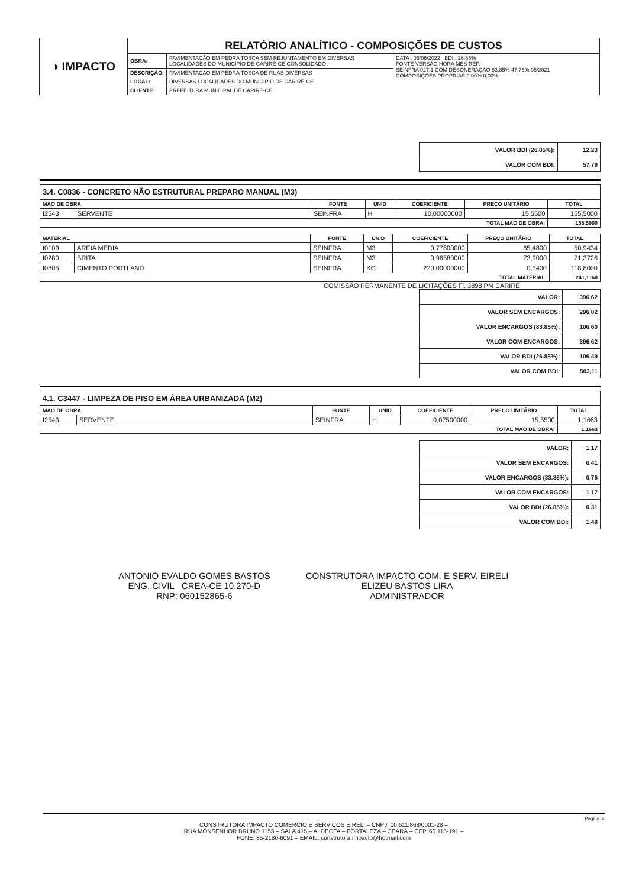| ◑ IMPACTO | RELATÓRIO ANALÍTICO - COMPOSIÇÕES DE CUSTOS | | |
| | OBRA: | PAVIMENTAÇÃO EM PEDRA TOSCA SEM REJUNTAMENTO EM DIVERSAS LOCALIDADES DO MUNICÍPIO DE CARIRÉ-CE CONSOLIDADO. | DATA : 06/06/2022 BDI : 26.85% FONTE VERSÃO HORA MES REF. SEINFRA 027.1 COM DESONERAÇÃO 83,85% 47,76% 05/2021 COMPOSIÇÕES PRÓPRIAS 0,00% 0,00% |
| | DESCRIÇÃO: | PAVIMENTAÇÃO EM PEDRA TOSCA DE RUAS DIVERSAS | |
| | LOCAL: | DIVERSAS LOCALIDADES DO MUNICÍPIO DE CARIRÉ-CE | |
| | CLIENTE: | PREFEITURA MUNICIPAL DE CARIRÉ-CE | |
| VALOR BDI (26.85%): | 12,23 |
| VALOR COM BDI: | 57,79 |
3.4. C0836 - CONCRETO NÃO ESTRUTURAL PREPARO MANUAL (M3)
| MAO DE OBRA | | FONTE | UNID | COEFICIENTE | PREÇO UNITÁRIO | TOTAL |
| --- | --- | --- | --- | --- | --- | --- |
| I2543 | SERVENTE | SEINFRA | H | 10,00000000 | 15,5500 | 155,5000 |
| TOTAL MAO DE OBRA: | | | | | | 155,5000 |
| MATERIAL | | FONTE | UNID | COEFICIENTE | PREÇO UNITÁRIO | TOTAL |
| --- | --- | --- | --- | --- | --- | --- |
| I0109 | AREIA MEDIA | SEINFRA | M3 | 0,77800000 | 65,4800 | 50,9434 |
| I0280 | BRITA | SEINFRA | M3 | 0,96580000 | 73,9000 | 71,3726 |
| I0805 | CIMENTO PORTLAND | SEINFRA | KG | 220,00000000 | 0,5400 | 118,8000 |
| TOTAL MATERIAL: | | | | | | 241,1160 |
COMISSÃO PERMANENTE DE LICITAÇÕES Fl. 3898 PM CARIRÉ
| VALOR: | 396,62 |
| VALOR SEM ENCARGOS: | 296,02 |
| VALOR ENCARGOS (83.85%): | 100,60 |
| VALOR COM ENCARGOS: | 396,62 |
| VALOR BDI (26.85%): | 106,49 |
| VALOR COM BDI: | 503,11 |
4.1. C3447 - LIMPEZA DE PISO EM ÁREA URBANIZADA (M2)
| MAO DE OBRA | | FONTE | UNID | COEFICIENTE | PREÇO UNITÁRIO | TOTAL |
| --- | --- | --- | --- | --- | --- | --- |
| I2543 | SERVENTE | SEINFRA | H | 0,07500000 | 15,5500 | 1,1663 |
| TOTAL MAO DE OBRA: | | | | | | 1,1663 |
| VALOR: | 1,17 |
| VALOR SEM ENCARGOS: | 0,41 |
| VALOR ENCARGOS (83.85%): | 0,76 |
| VALOR COM ENCARGOS: | 1,17 |
| VALOR BDI (26.85%): | 0,31 |
| VALOR COM BDI: | 1,48 |
ANTONIO EVALDO GOMES BASTOS
ENG. CIVIL CREA-CE 10.270-D
RNP: 060152865-6
CONSTRUTORA IMPACTO COM. E SERV. EIRELI
ELIZEU BASTOS LIRA
ADMINISTRADOR
Pagina: 4
CONSTRUTORA IMPACTO COMERCIO E SERVIÇOS EIRELI – CNPJ: 00.611.868/0001-28 –
RUA MONSENHOR BRUNO 1153 – SALA 415 – ALDEOTA – FORTALEZA – CEARÁ – CEP. 60.115-191 –
FONE: 85-2180-6091 – EMAIL: construtora.impacto@hotmail.com